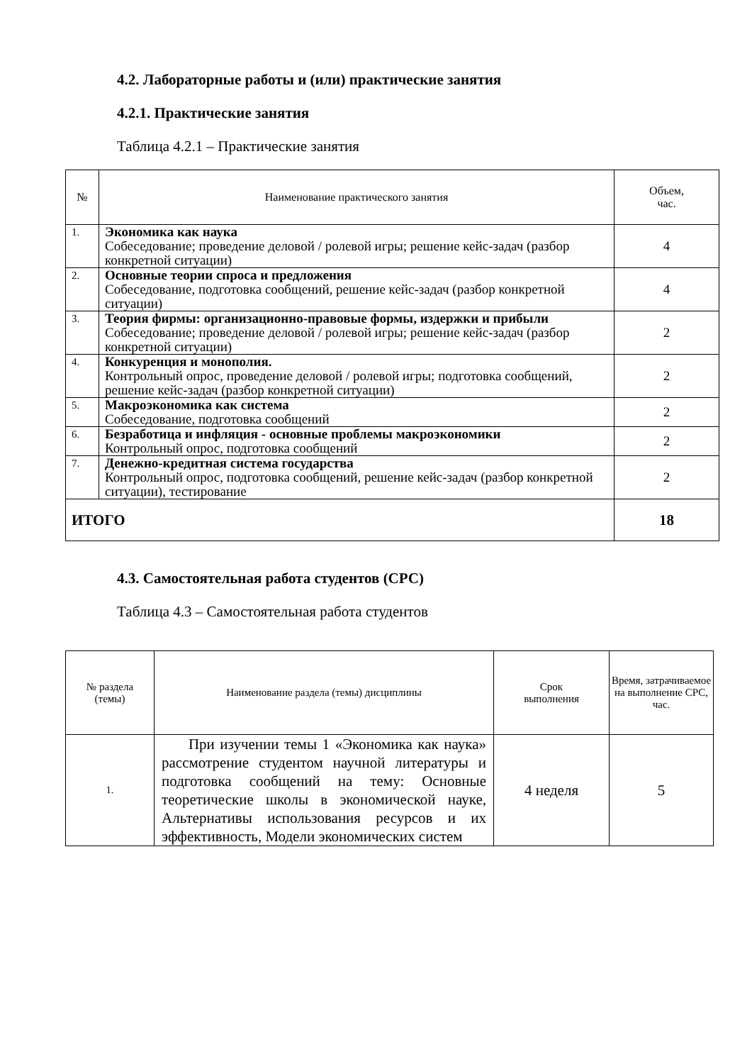4.2. Лабораторные работы и (или) практические занятия
4.2.1. Практические занятия
Таблица 4.2.1 – Практические занятия
| № | Наименование практического занятия | Объем, час. |
| --- | --- | --- |
| 1. | Экономика как наука Собеседование; проведение деловой / ролевой игры; решение кейс-задач (разбор конкретной ситуации) | 4 |
| 2. | Основные теории спроса и предложения Собеседование, подготовка сообщений, решение кейс-задач (разбор конкретной ситуации) | 4 |
| 3. | Теория фирмы: организационно-правовые формы, издержки и прибыли Собеседование; проведение деловой / ролевой игры; решение кейс-задач (разбор конкретной ситуации) | 2 |
| 4. | Конкуренция и монополия. Контрольный опрос, проведение деловой / ролевой игры; подготовка сообщений, решение кейс-задач (разбор конкретной ситуации) | 2 |
| 5. | Макроэкономика как система Собеседование, подготовка сообщений | 2 |
| 6. | Безработица и инфляция - основные проблемы макроэкономики Контрольный опрос, подготовка сообщений | 2 |
| 7. | Денежно-кредитная система государства Контрольный опрос, подготовка сообщений, решение кейс-задач (разбор конкретной ситуации), тестирование | 2 |
| ИТОГО | | 18 |
4.3. Самостоятельная работа студентов (СРС)
Таблица 4.3 – Самостоятельная работа студентов
| № раздела (темы) | Наименование раздела (темы) дисциплины | Срок выполнения | Время, затрачиваемое на выполнение СРС, час. |
| --- | --- | --- | --- |
| 1. | При изучении темы 1 «Экономика как наука» рассмотрение студентом научной литературы и подготовка сообщений на тему: Основные теоретические школы в экономической науке, Альтернативы использования ресурсов и их эффективность, Модели экономических систем | 4 неделя | 5 |